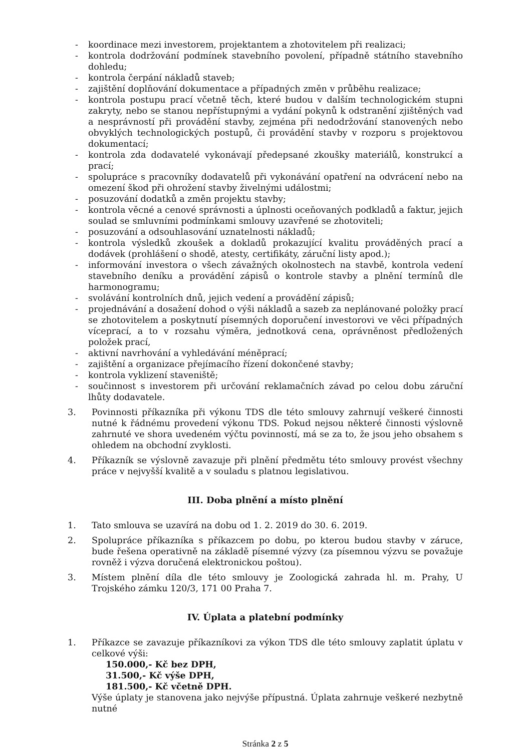- koordinace mezi investorem, projektantem a zhotovitelem při realizaci;
- kontrola dodržování podmínek stavebního povolení, případně státního stavebního dohledu;
- kontrola čerpání nákladů staveb;
- zajištění doplňování dokumentace a případných změn v průběhu realizace;
- kontrola postupu prací včetně těch, které budou v dalším technologickém stupni zakryty, nebo se stanou nepřístupnými a vydání pokynů k odstranění zjištěných vad a nesprávností při provádění stavby, zejména při nedodržování stanovených nebo obvyklých technologických postupů, či provádění stavby v rozporu s projektovou dokumentací;
- kontrola zda dodavatelé vykonávají předepsané zkoušky materiálů, konstrukcí a prací;
- spolupráce s pracovníky dodavatelů při vykonávání opatření na odvrácení nebo na omezení škod při ohrožení stavby živelnými událostmi;
- posuzování dodatků a změn projektu stavby;
- kontrola věcné a cenové správnosti a úplnosti oceňovaných podkladů a faktur, jejich soulad se smluvními podmínkami smlouvy uzavřené se zhotoviteli;
- posuzování a odsouhlasování uznatelnosti nákladů;
- kontrola výsledků zkoušek a dokladů prokazující kvalitu prováděných prací a dodávek (prohlášení o shodě, atesty, certifikáty, záruční listy apod.);
- informování investora o všech závažných okolnostech na stavbě, kontrola vedení stavebního deníku a provádění zápisů o kontrole stavby a plnění termínů dle harmonogramu;
- svolávání kontrolních dnů, jejich vedení a provádění zápisů;
- projednávání a dosažení dohod o výši nákladů a sazeb za neplánované položky prací se zhotovitelem a poskytnutí písemných doporučení investorovi ve věci případných víceprací, a to v rozsahu výměra, jednotková cena, oprávněnost předložených položek prací,
- aktivní navrhování a vyhledávání méněprací;
- zajištění a organizace přejímacího řízení dokončené stavby;
- kontrola vyklizení staveniště;
- součinnost s investorem při určování reklamačních závad po celou dobu záruční lhůty dodavatele.
3. Povinnosti příkazníka při výkonu TDS dle této smlouvy zahrnují veškeré činnosti nutné k řádnému provedení výkonu TDS. Pokud nejsou některé činnosti výslovně zahrnuté ve shora uvedeném výčtu povinností, má se za to, že jsou jeho obsahem s ohledem na obchodní zvyklosti.
4. Příkazník se výslovně zavazuje při plnění předmětu této smlouvy provést všechny práce v nejvyšší kvalitě a v souladu s platnou legislativou.
III. Doba plnění a místo plnění
1. Tato smlouva se uzavírá na dobu od 1. 2. 2019 do 30. 6. 2019.
2. Spolupráce příkazníka s příkazcem po dobu, po kterou budou stavby v záruce, bude řešena operativně na základě písemné výzvy (za písemnou výzvu se považuje rovněž i výzva doručená elektronickou poštou).
3. Místem plnění díla dle této smlouvy je Zoologická zahrada hl. m. Prahy, U Trojského zámku 120/3, 171 00 Praha 7.
IV. Úplata a platební podmínky
1. Příkazce se zavazuje příkazníkovi za výkon TDS dle této smlouvy zaplatit úplatu v celkové výši:
150.000,- Kč bez DPH,
31.500,- Kč výše DPH,
181.500,- Kč včetně DPH.
Výše úplaty je stanovena jako nejvýše přípustná. Úplata zahrnuje veškeré nezbytně nutné
Stránka 2 z 5